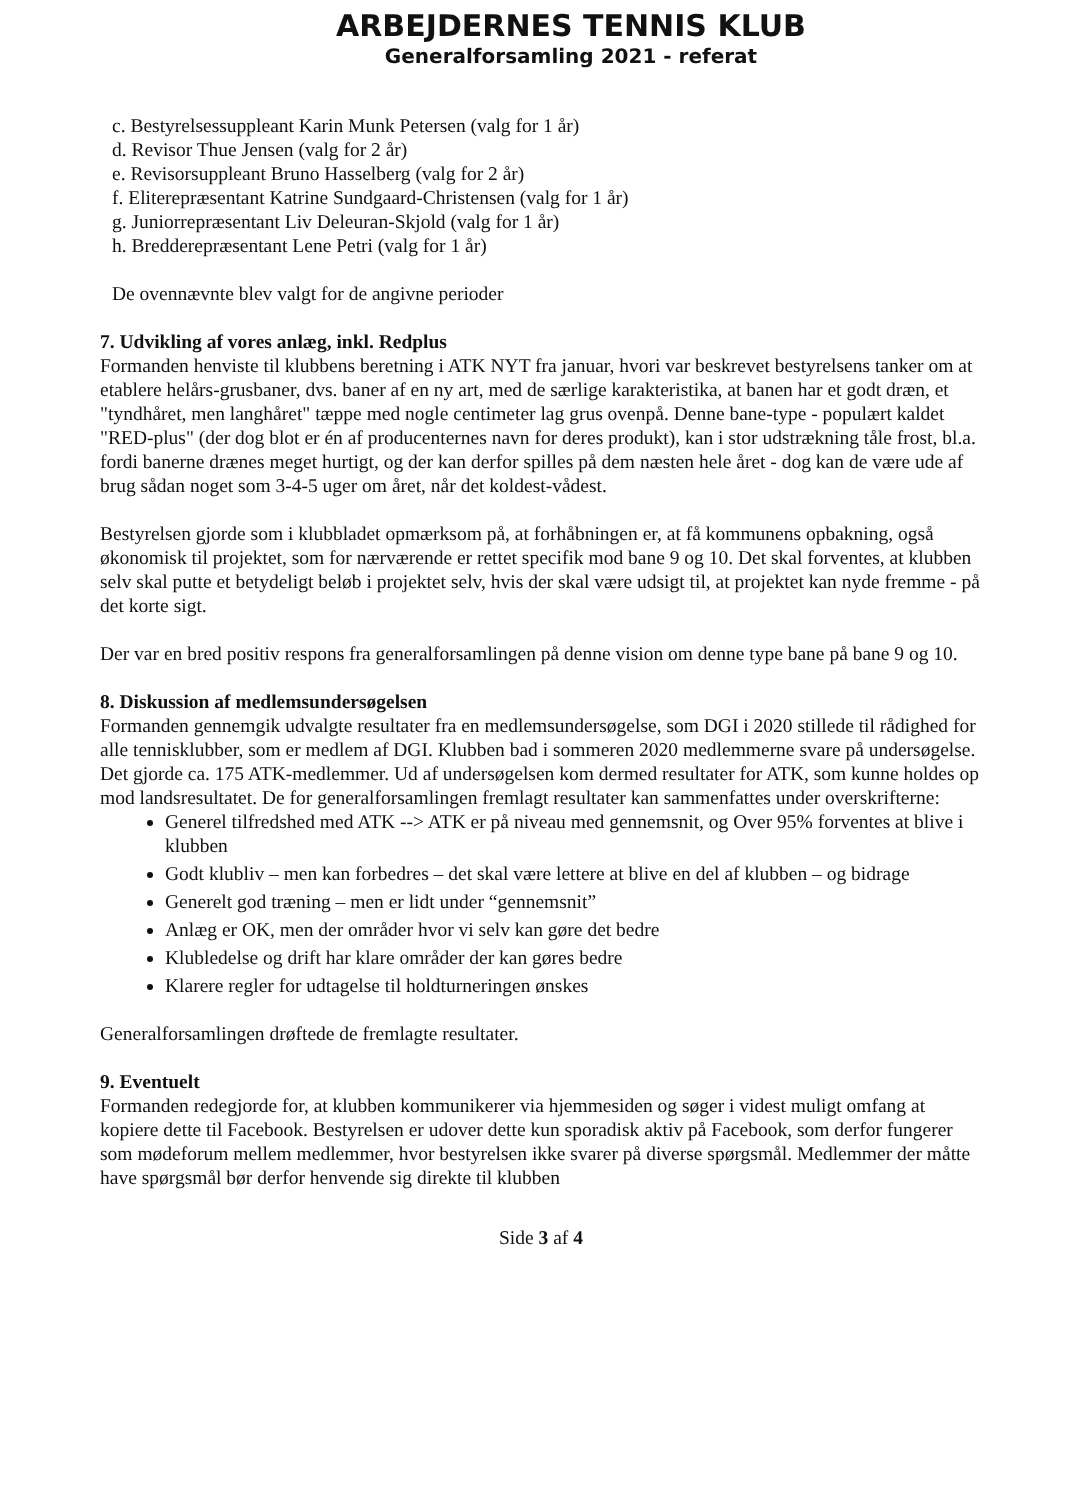ARBEJDERNES TENNIS KLUB
Generalforsamling 2021 - referat
c. Bestyrelsessuppleant Karin Munk Petersen (valg for 1 år)
d. Revisor Thue Jensen (valg for 2 år)
e. Revisorsuppleant Bruno Hasselberg (valg for 2 år)
f. Eliterepræsentant Katrine Sundgaard-Christensen (valg for 1 år)
g. Juniorrepræsentant Liv Deleuran-Skjold (valg for 1 år)
h. Bredderepræsentant Lene Petri (valg for 1 år)
De ovennævnte blev valgt for de angivne perioder
7. Udvikling af vores anlæg, inkl. Redplus
Formanden henviste til klubbens beretning i ATK NYT fra januar, hvori var beskrevet bestyrelsens tanker om at etablere helårs-grusbaner, dvs. baner af en ny art, med de særlige karakteristika, at banen har et godt dræn, et "tyndhåret, men langhåret" tæppe med nogle centimeter lag grus ovenpå. Denne bane-type - populært kaldet "RED-plus" (der dog blot er én af producenternes navn for deres produkt), kan i stor udstrækning tåle frost, bl.a. fordi banerne drænes meget hurtigt, og der kan derfor spilles på dem næsten hele året - dog kan de være ude af brug sådan noget som 3-4-5 uger om året, når det koldest-vådest.
Bestyrelsen gjorde som i klubbladet opmærksom på, at forhåbningen er, at få kommunens opbakning, også økonomisk til projektet, som for nærværende er rettet specifik mod bane 9 og 10. Det skal forventes, at klubben selv skal putte et betydeligt beløb i projektet selv, hvis der skal være udsigt til, at projektet kan nyde fremme - på det korte sigt.
Der var en bred positiv respons fra generalforsamlingen på denne vision om denne type bane på bane 9 og 10.
8. Diskussion af medlemsundersøgelsen
Formanden gennemgik udvalgte resultater fra en medlemsundersøgelse, som DGI i 2020 stillede til rådighed for alle tennisklubber, som er medlem af DGI. Klubben bad i sommeren 2020 medlemmerne svare på undersøgelse. Det gjorde ca. 175 ATK-medlemmer. Ud af undersøgelsen kom dermed resultater for ATK, som kunne holdes op mod landsresultatet. De for generalforsamlingen fremlagt resultater kan sammenfattes under overskrifterne:
Generel tilfredshed med ATK --> ATK er på niveau med gennemsnit, og Over 95% forventes at blive i klubben
Godt klubliv – men kan forbedres – det skal være lettere at blive en del af klubben – og bidrage
Generelt god træning – men er lidt under “gennemsnit”
Anlæg er OK, men der områder hvor vi selv kan gøre det bedre
Klubledelse og drift har klare områder der kan gøres bedre
Klarere regler for udtagelse til holdturneringen ønskes
Generalforsamlingen drøftede de fremlagte resultater.
9. Eventuelt
Formanden redegjorde for, at klubben kommunikerer via hjemmesiden og søger i videst muligt omfang at kopiere dette til Facebook. Bestyrelsen er udover dette kun sporadisk aktiv på Facebook, som derfor fungerer som mødeforum mellem medlemmer, hvor bestyrelsen ikke svarer på diverse spørgsmål. Medlemmer der måtte have spørgsmål bør derfor henvende sig direkte til klubben
Side 3 af 4